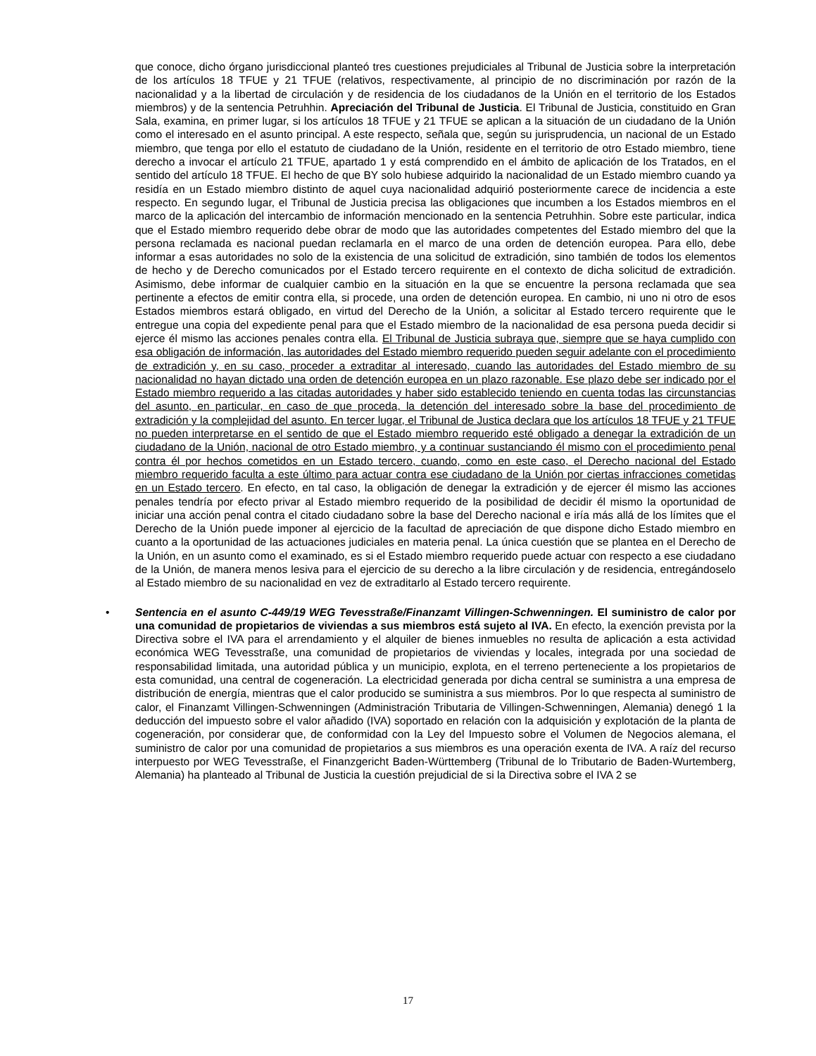que conoce, dicho órgano jurisdiccional planteó tres cuestiones prejudiciales al Tribunal de Justicia sobre la interpretación de los artículos 18 TFUE y 21 TFUE (relativos, respectivamente, al principio de no discriminación por razón de la nacionalidad y a la libertad de circulación y de residencia de los ciudadanos de la Unión en el territorio de los Estados miembros) y de la sentencia Petruhhin. Apreciación del Tribunal de Justicia. El Tribunal de Justicia, constituido en Gran Sala, examina, en primer lugar, si los artículos 18 TFUE y 21 TFUE se aplican a la situación de un ciudadano de la Unión como el interesado en el asunto principal. A este respecto, señala que, según su jurisprudencia, un nacional de un Estado miembro, que tenga por ello el estatuto de ciudadano de la Unión, residente en el territorio de otro Estado miembro, tiene derecho a invocar el artículo 21 TFUE, apartado 1 y está comprendido en el ámbito de aplicación de los Tratados, en el sentido del artículo 18 TFUE. El hecho de que BY solo hubiese adquirido la nacionalidad de un Estado miembro cuando ya residía en un Estado miembro distinto de aquel cuya nacionalidad adquirió posteriormente carece de incidencia a este respecto. En segundo lugar, el Tribunal de Justicia precisa las obligaciones que incumben a los Estados miembros en el marco de la aplicación del intercambio de información mencionado en la sentencia Petruhhin. Sobre este particular, indica que el Estado miembro requerido debe obrar de modo que las autoridades competentes del Estado miembro del que la persona reclamada es nacional puedan reclamarla en el marco de una orden de detención europea. Para ello, debe informar a esas autoridades no solo de la existencia de una solicitud de extradición, sino también de todos los elementos de hecho y de Derecho comunicados por el Estado tercero requirente en el contexto de dicha solicitud de extradición. Asimismo, debe informar de cualquier cambio en la situación en la que se encuentre la persona reclamada que sea pertinente a efectos de emitir contra ella, si procede, una orden de detención europea. En cambio, ni uno ni otro de esos Estados miembros estará obligado, en virtud del Derecho de la Unión, a solicitar al Estado tercero requirente que le entregue una copia del expediente penal para que el Estado miembro de la nacionalidad de esa persona pueda decidir si ejerce él mismo las acciones penales contra ella. El Tribunal de Justicia subraya que, siempre que se haya cumplido con esa obligación de información, las autoridades del Estado miembro requerido pueden seguir adelante con el procedimiento de extradición y, en su caso, proceder a extraditar al interesado, cuando las autoridades del Estado miembro de su nacionalidad no hayan dictado una orden de detención europea en un plazo razonable. Ese plazo debe ser indicado por el Estado miembro requerido a las citadas autoridades y haber sido establecido teniendo en cuenta todas las circunstancias del asunto, en particular, en caso de que proceda, la detención del interesado sobre la base del procedimiento de extradición y la complejidad del asunto. En tercer lugar, el Tribunal de Justica declara que los artículos 18 TFUE y 21 TFUE no pueden interpretarse en el sentido de que el Estado miembro requerido esté obligado a denegar la extradición de un ciudadano de la Unión, nacional de otro Estado miembro, y a continuar sustanciando él mismo con el procedimiento penal contra él por hechos cometidos en un Estado tercero, cuando, como en este caso, el Derecho nacional del Estado miembro requerido faculta a este último para actuar contra ese ciudadano de la Unión por ciertas infracciones cometidas en un Estado tercero. En efecto, en tal caso, la obligación de denegar la extradición y de ejercer él mismo las acciones penales tendría por efecto privar al Estado miembro requerido de la posibilidad de decidir él mismo la oportunidad de iniciar una acción penal contra el citado ciudadano sobre la base del Derecho nacional e iría más allá de los límites que el Derecho de la Unión puede imponer al ejercicio de la facultad de apreciación de que dispone dicho Estado miembro en cuanto a la oportunidad de las actuaciones judiciales en materia penal. La única cuestión que se plantea en el Derecho de la Unión, en un asunto como el examinado, es si el Estado miembro requerido puede actuar con respecto a ese ciudadano de la Unión, de manera menos lesiva para el ejercicio de su derecho a la libre circulación y de residencia, entregándoselo al Estado miembro de su nacionalidad en vez de extraditarlo al Estado tercero requirente.
• Sentencia en el asunto C-449/19 WEG Tevesstraße/Finanzamt Villingen-Schwenningen. El suministro de calor por una comunidad de propietarios de viviendas a sus miembros está sujeto al IVA. En efecto, la exención prevista por la Directiva sobre el IVA para el arrendamiento y el alquiler de bienes inmuebles no resulta de aplicación a esta actividad económica WEG Tevesstraße, una comunidad de propietarios de viviendas y locales, integrada por una sociedad de responsabilidad limitada, una autoridad pública y un municipio, explota, en el terreno perteneciente a los propietarios de esta comunidad, una central de cogeneración. La electricidad generada por dicha central se suministra a una empresa de distribución de energía, mientras que el calor producido se suministra a sus miembros. Por lo que respecta al suministro de calor, el Finanzamt Villingen-Schwenningen (Administración Tributaria de Villingen-Schwenningen, Alemania) denegó 1 la deducción del impuesto sobre el valor añadido (IVA) soportado en relación con la adquisición y explotación de la planta de cogeneración, por considerar que, de conformidad con la Ley del Impuesto sobre el Volumen de Negocios alemana, el suministro de calor por una comunidad de propietarios a sus miembros es una operación exenta de IVA. A raíz del recurso interpuesto por WEG Tevesstraße, el Finanzgericht Baden-Württemberg (Tribunal de lo Tributario de Baden-Wurtemberg, Alemania) ha planteado al Tribunal de Justicia la cuestión prejudicial de si la Directiva sobre el IVA 2 se
17